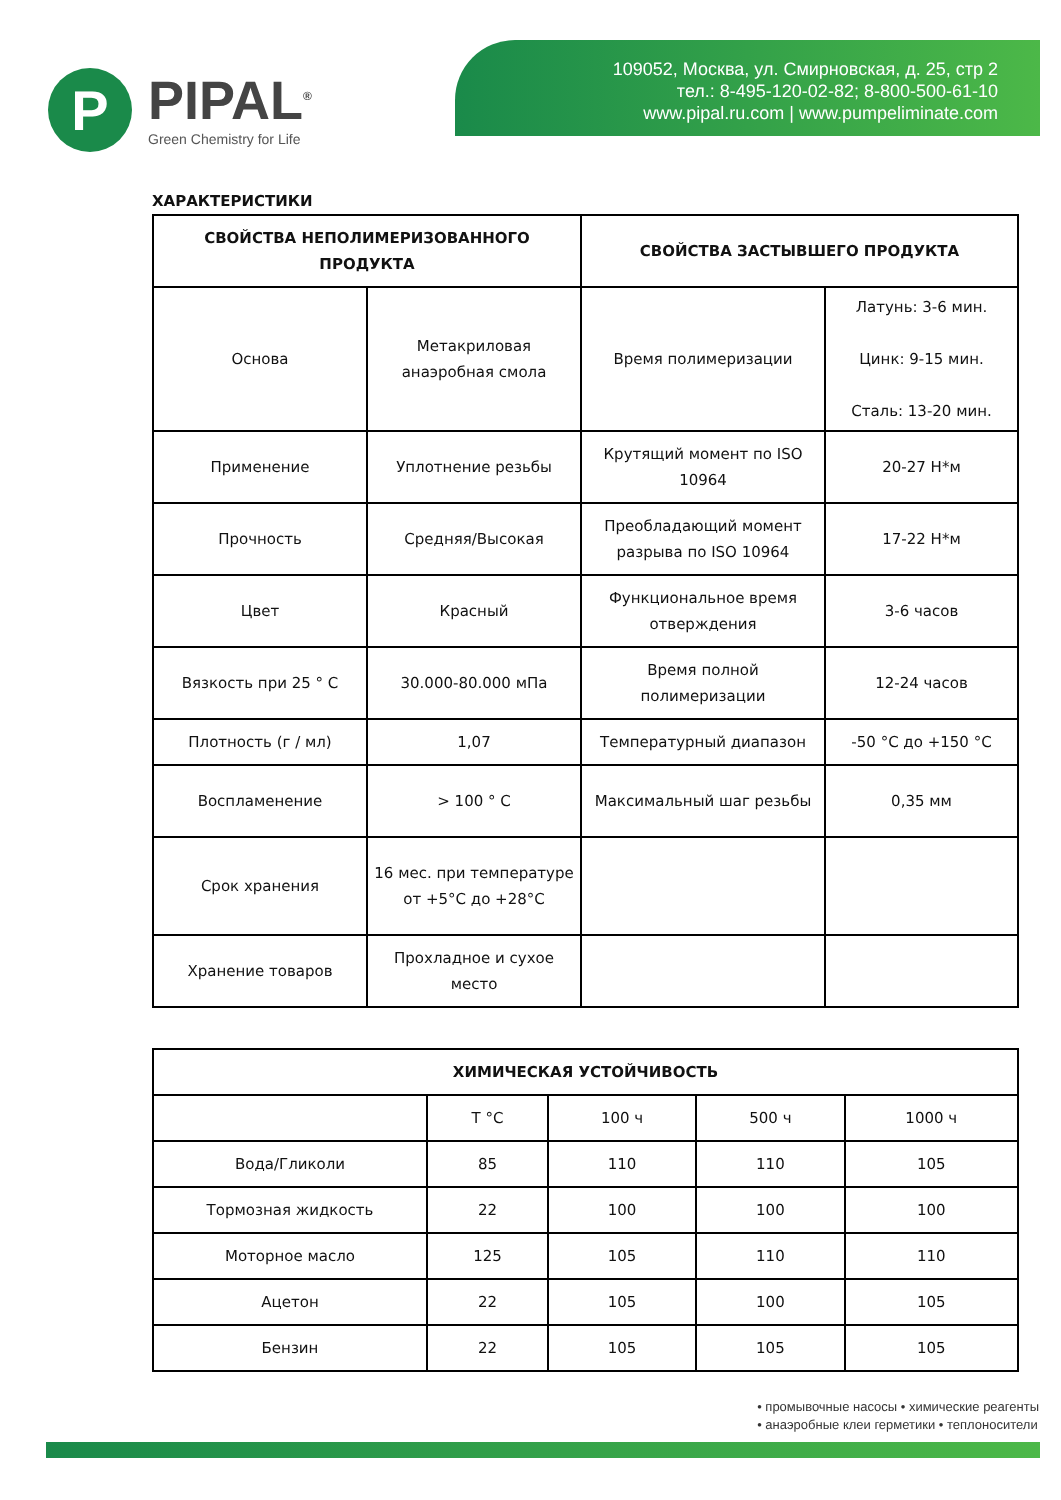P
PIPAL<sup>®</sup>
Green Chemistry for Life
109052, Москва, ул. Смирновская, д. 25, стр 2
тел.: 8-495-120-02-82; 8-800-500-61-10
www.pipal.ru.com | www.pumpeliminate.com
ХАРАКТЕРИСТИКИ
| СВОЙСТВА НЕПОЛИМЕРИЗОВАННОГО ПРОДУКТА | | СВОЙСТВА ЗАСТЫВШЕГО ПРОДУКТА | |
| --- | --- | --- | --- |
| Основа | Метакриловая анаэробная смола | Время полимеризации | Латунь: 3-6 мин. Цинк: 9-15 мин. Сталь: 13-20 мин. |
| Применение | Уплотнение резьбы | Крутящий момент по ISO 10964 | 20-27 Н*м |
| Прочность | Средняя/Высокая | Преобладающий момент разрыва по ISO 10964 | 17-22 Н*м |
| Цвет | Красный | Функциональное время отверждения | 3-6 часов |
| Вязкость при 25 ° C | 30.000-80.000 мПа | Время полной полимеризации | 12-24 часов |
| Плотность (г / мл) | 1,07 | Температурный диапазон | -50 °C до +150 °C |
| Воспламенение | > 100 ° C | Максимальный шаг резьбы | 0,35 мм |
| Срок хранения | 16 мес. при температуре от +5°C до +28°C | | |
| Хранение товаров | Прохладное и сухое место | | |
| ХИМИЧЕСКАЯ УСТОЙЧИВОСТЬ | | | | |
| --- | --- | --- | --- | --- |
| | T °C | 100 ч | 500 ч | 1000 ч |
| Вода/Гликоли | 85 | 110 | 110 | 105 |
| Тормозная жидкость | 22 | 100 | 100 | 100 |
| Моторное масло | 125 | 105 | 110 | 110 |
| Ацетон | 22 | 105 | 100 | 105 |
| Бензин | 22 | 105 | 105 | 105 |
• промывочные насосы • химические реагенты
• анаэробные клеи герметики • теплоносители